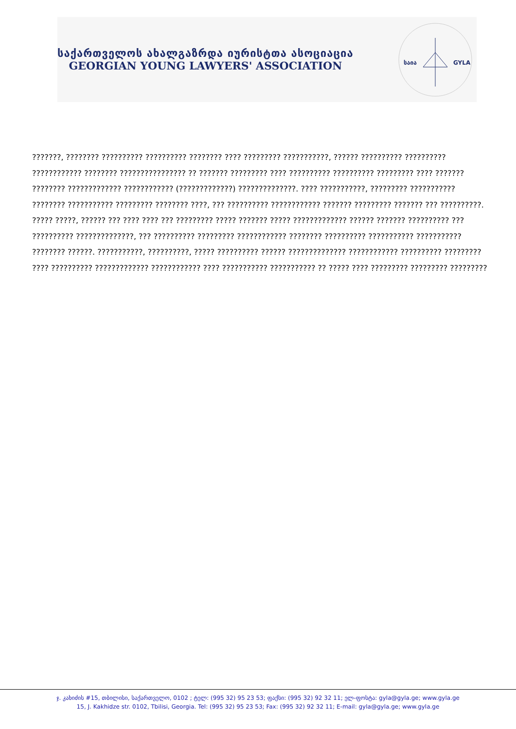საქართველოს ახალგაზრდა იურისტთა ასოციაცია
GEORGIAN YOUNG LAWYERS' ASSOCIATION
საია
GYLA
???????, ???????? ?????????? ?????????? ???????? ???? ????????? ???????????, ?????? ?????????? ?????????? ???????????? ???????? ???????????????? ?? ??????? ????????? ???? ?????????? ?????????? ????????? ???? ??????? ???????? ????????????? ???????????? (?????????????) ??????????????. ???? ???????????, ????????? ??????????? ???????? ??????????? ????????? ???????? ????, ??? ?????????? ???????????? ??????? ????????? ??????? ??? ??????????. ????? ?????, ?????? ??? ???? ???? ??? ????????? ????? ??????? ????? ????????????? ?????? ??????? ?????????? ??? ?????????? ??????????????, ??? ?????????? ????????? ???????????? ???????? ?????????? ??????????? ??????????? ???????? ??????. ???????????, ??????????, ????? ?????????? ?????? ?????????????? ???????????? ?????????? ????????? ???? ?????????? ????????????? ???????????? ???? ??????????? ??????????? ?? ????? ???? ????????? ????????? ?????????
ჯ. კახიძის #15, თბილისი, საქართველო, 0102 ; ტელ: (995 32) 95 23 53; ფაქსი: (995 32) 92 32 11; ელ-ფოსტა: gyla@gyla.ge; www.gyla.ge
15, J. Kakhidze str. 0102, Tbilisi, Georgia. Tel: (995 32) 95 23 53; Fax: (995 32) 92 32 11; E-mail: gyla@gyla.ge; www.gyla.ge